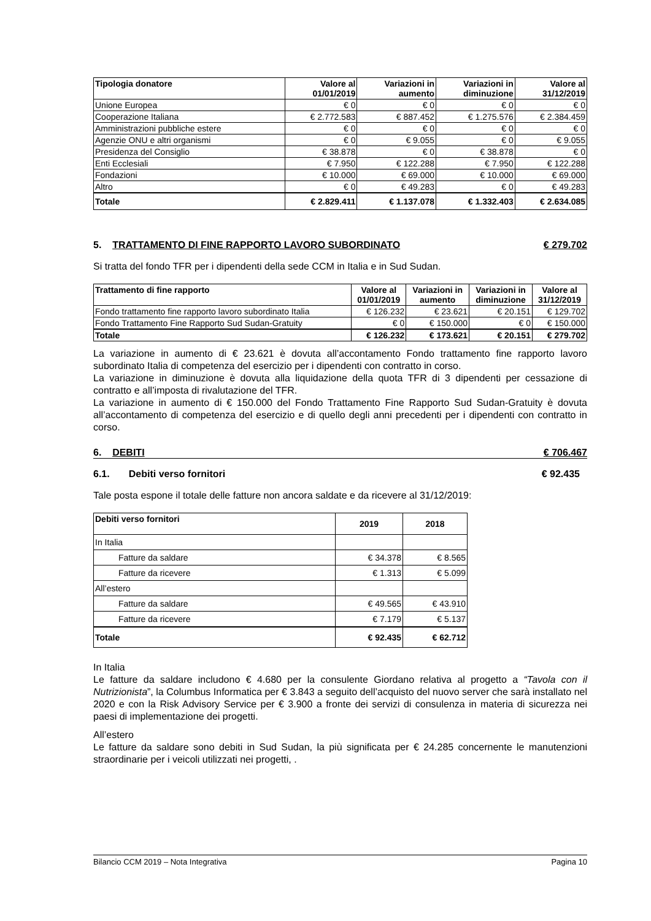| Tipologia donatore | Valore al 01/01/2019 | Variazioni in aumento | Variazioni in diminuzione | Valore al 31/12/2019 |
| --- | --- | --- | --- | --- |
| Unione Europea | € 0 | € 0 | € 0 | € 0 |
| Cooperazione Italiana | € 2.772.583 | € 887.452 | € 1.275.576 | € 2.384.459 |
| Amministrazioni pubbliche estere | € 0 | € 0 | € 0 | € 0 |
| Agenzie ONU e altri organismi | € 0 | € 9.055 | € 0 | € 9.055 |
| Presidenza del Consiglio | € 38.878 | € 0 | € 38.878 | € 0 |
| Enti Ecclesiali | € 7.950 | € 122.288 | € 7.950 | € 122.288 |
| Fondazioni | € 10.000 | € 69.000 | € 10.000 | € 69.000 |
| Altro | € 0 | € 49.283 | € 0 | € 49.283 |
| Totale | € 2.829.411 | € 1.137.078 | € 1.332.403 | € 2.634.085 |
5. TRATTAMENTO DI FINE RAPPORTO LAVORO SUBORDINATO € 279.702
Si tratta del fondo TFR per i dipendenti della sede CCM in Italia e in Sud Sudan.
| Trattamento di fine rapporto | Valore al 01/01/2019 | Variazioni in aumento | Variazioni in diminuzione | Valore al 31/12/2019 |
| --- | --- | --- | --- | --- |
| Fondo trattamento fine rapporto lavoro subordinato Italia | € 126.232 | € 23.621 | € 20.151 | € 129.702 |
| Fondo Trattamento Fine Rapporto Sud Sudan-Gratuity | € 0 | € 150.000 | € 0 | € 150.000 |
| Totale | € 126.232 | € 173.621 | € 20.151 | € 279.702 |
La variazione in aumento di € 23.621 è dovuta all’accontamento Fondo trattamento fine rapporto lavoro subordinato Italia di competenza del esercizio per i dipendenti con contratto in corso.
La variazione in diminuzione è dovuta alla liquidazione della quota TFR di 3 dipendenti per cessazione di contratto e all’imposta di rivalutazione del TFR.
La variazione in aumento di € 150.000 del Fondo Trattamento Fine Rapporto Sud Sudan-Gratuity è dovuta all’accontamento di competenza del esercizio e di quello degli anni precedenti per i dipendenti con contratto in corso.
6. DEBITI € 706.467
6.1. Debiti verso fornitori € 92.435
Tale posta espone il totale delle fatture non ancora saldate e da ricevere al 31/12/2019:
| Debiti verso fornitori | 2019 | 2018 |
| --- | --- | --- |
| In Italia | | |
| Fatture da saldare | € 34.378 | € 8.565 |
| Fatture da ricevere | € 1.313 | € 5.099 |
| All’estero | | |
| Fatture da saldare | € 49.565 | € 43.910 |
| Fatture da ricevere | € 7.179 | € 5.137 |
| Totale | € 92.435 | € 62.712 |
In Italia
Le fatture da saldare includono € 4.680 per la consulente Giordano relativa al progetto a “Tavola con il Nutrizionista”, la Columbus Informatica per € 3.843 a seguito dell’acquisto del nuovo server che sarà installato nel 2020 e con la Risk Advisory Service per € 3.900 a fronte dei servizi di consulenza in materia di sicurezza nei paesi di implementazione dei progetti.
All’estero
Le fatture da saldare sono debiti in Sud Sudan, la più significata per € 24.285 concernente le manutenzioni straordinarie per i veicoli utilizzati nei progetti, .
Bilancio CCM 2019 – Nota Integrativa Pagina 10